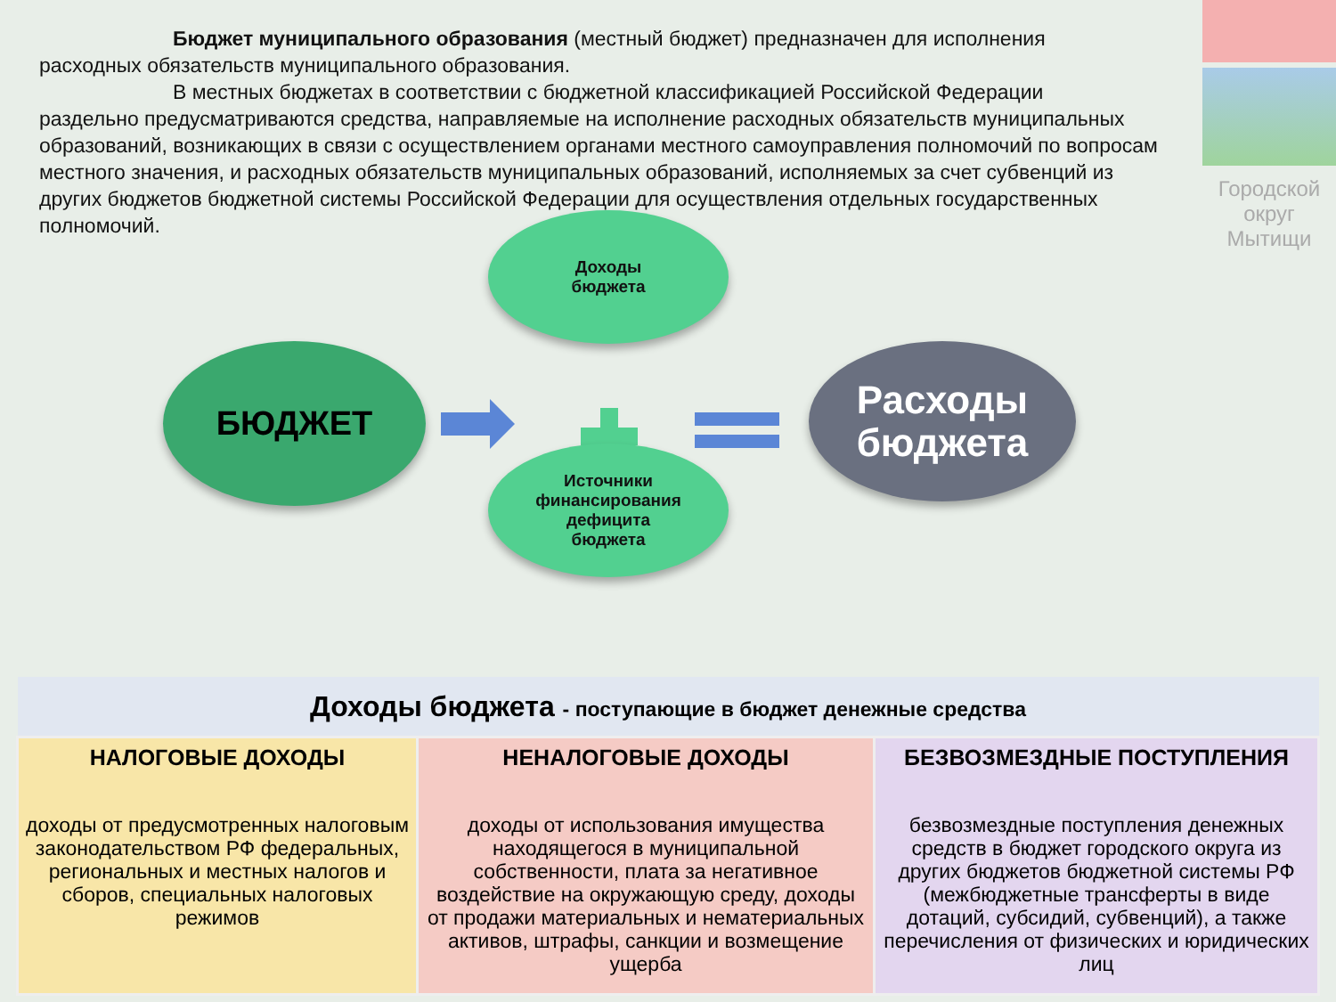Городской
округ
Мытищи
Бюджет муниципального образования (местный бюджет) предназначен для исполнения
расходных обязательств муниципального образования.
В местных бюджетах в соответствии с бюджетной классификацией Российской Федерации
раздельно предусматриваются средства, направляемые на исполнение расходных обязательств муниципальных образований, возникающих в связи с осуществлением органами местного самоуправления полномочий по вопросам местного значения, и расходных обязательств муниципальных образований, исполняемых за счет субвенций из других бюджетов бюджетной системы Российской Федерации для осуществления отдельных государственных полномочий.
БЮДЖЕТ
Доходы
бюджета
Источники
финансирования
дефицита
бюджета
Расходы
бюджета
| Доходы бюджета - поступающие в бюджет денежные средства | | |
| --- | --- | --- |
| НАЛОГОВЫЕ ДОХОДЫ доходы от предусмотренных налоговым законодательством РФ федеральных, региональных и местных налогов и сборов, специальных налоговых режимов | НЕНАЛОГОВЫЕ ДОХОДЫ доходы от использования имущества находящегося в муниципальной собственности, плата за негативное воздействие на окружающую среду, доходы от продажи материальных и нематериальных активов, штрафы, санкции и возмещение ущерба | БЕЗВОЗМЕЗДНЫЕ ПОСТУПЛЕНИЯ безвозмездные поступления денежных средств в бюджет городского округа из других бюджетов бюджетной системы РФ (межбюджетные трансферты в виде дотаций, субсидий, субвенций), а также перечисления от физических и юридических лиц |